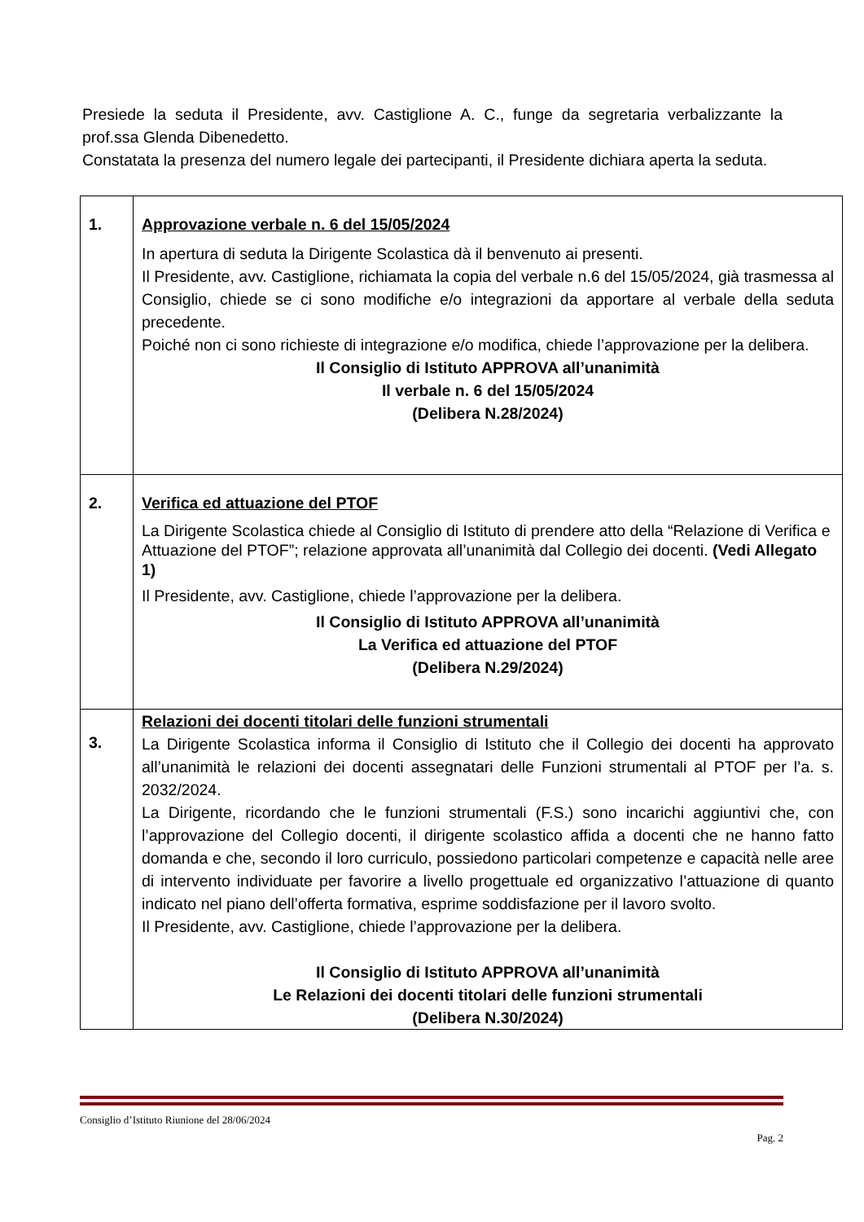Presiede la seduta il Presidente, avv. Castiglione A. C., funge da segretaria verbalizzante la prof.ssa Glenda Dibenedetto.
Constatata la presenza del numero legale dei partecipanti, il Presidente dichiara aperta la seduta.
| 1. | Approvazione verbale n. 6 del 15/05/2024 In apertura di seduta la Dirigente Scolastica dà il benvenuto ai presenti. Il Presidente, avv. Castiglione, richiamata la copia del verbale n.6 del 15/05/2024, già trasmessa al Consiglio, chiede se ci sono modifiche e/o integrazioni da apportare al verbale della seduta precedente. Poiché non ci sono richieste di integrazione e/o modifica, chiede l’approvazione per la delibera. Il Consiglio di Istituto APPROVA all’unanimità Il verbale n. 6 del 15/05/2024 (Delibera N.28/2024) |
| 2. | Verifica ed attuazione del PTOF La Dirigente Scolastica chiede al Consiglio di Istituto di prendere atto della “Relazione di Verifica e Attuazione del PTOF”; relazione approvata all’unanimità dal Collegio dei docenti. (Vedi Allegato 1) Il Presidente, avv. Castiglione, chiede l’approvazione per la delibera. Il Consiglio di Istituto APPROVA all’unanimità La Verifica ed attuazione del PTOF (Delibera N.29/2024) |
| 3. | Relazioni dei docenti titolari delle funzioni strumentali La Dirigente Scolastica informa il Consiglio di Istituto che il Collegio dei docenti ha approvato all’unanimità le relazioni dei docenti assegnatari delle Funzioni strumentali al PTOF per l’a. s. 2032/2024. La Dirigente, ricordando che le funzioni strumentali (F.S.) sono incarichi aggiuntivi che, con l’approvazione del Collegio docenti, il dirigente scolastico affida a docenti che ne hanno fatto domanda e che, secondo il loro curriculo, possiedono particolari competenze e capacità nelle aree di intervento individuate per favorire a livello progettuale ed organizzativo l’attuazione di quanto indicato nel piano dell’offerta formativa, esprime soddisfazione per il lavoro svolto. Il Presidente, avv. Castiglione, chiede l’approvazione per la delibera. Il Consiglio di Istituto APPROVA all’unanimità Le Relazioni dei docenti titolari delle funzioni strumentali (Delibera N.30/2024) |
Consiglio d’Istituto Riunione del 28/06/2024
Pag. 2